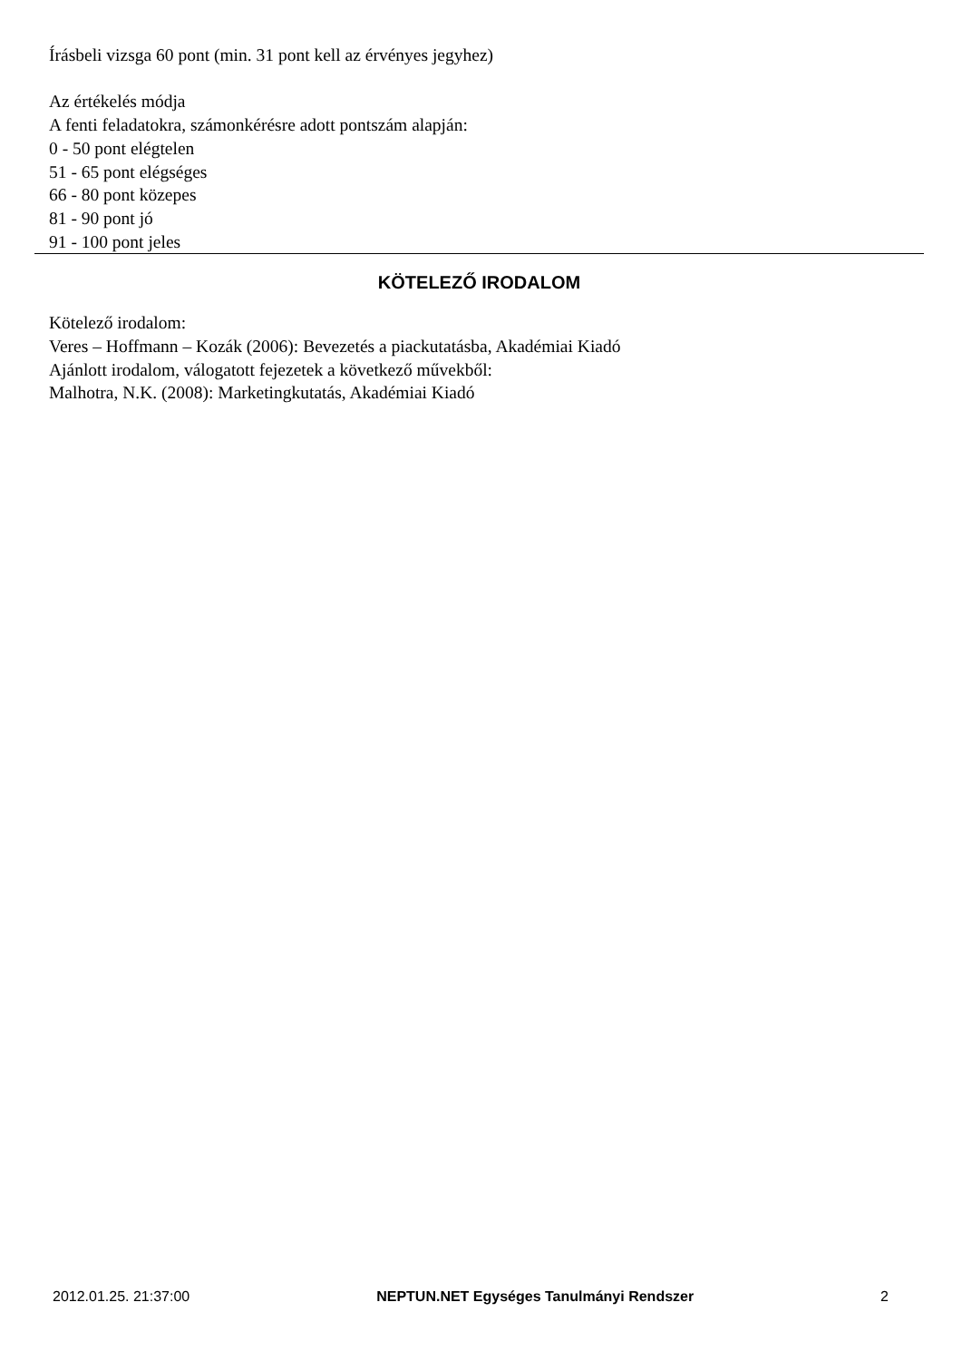Írásbeli vizsga 60 pont (min. 31 pont kell az érvényes jegyhez)
Az értékelés módja
A fenti feladatokra, számonkérésre adott pontszám alapján:
0 - 50 pont elégtelen
51 - 65 pont elégséges
66 - 80 pont közepes
81 - 90 pont jó
91 - 100 pont jeles
KÖTELEZŐ IRODALOM
Kötelező irodalom:
Veres – Hoffmann – Kozák (2006): Bevezetés a piackutatásba, Akadémiai Kiadó
Ajánlott irodalom, válogatott fejezetek a következő művekből:
Malhotra, N.K. (2008): Marketingkutatás, Akadémiai Kiadó
2012.01.25. 21:37:00 NEPTUN.NET Egységes Tanulmányi Rendszer 2